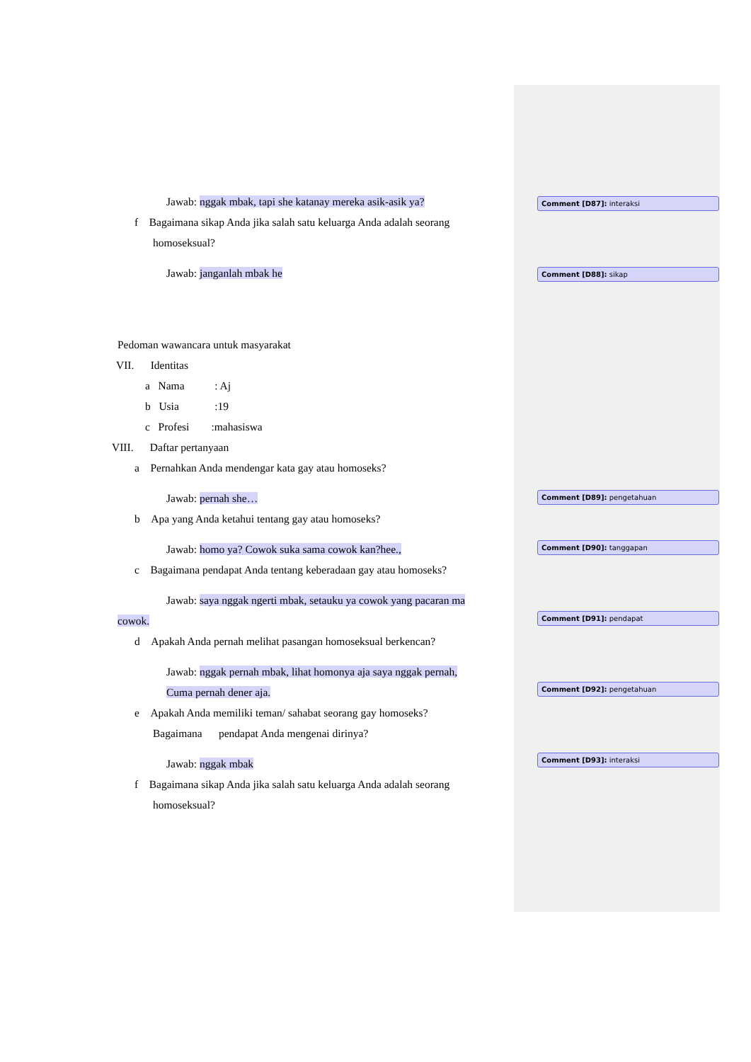Jawab: nggak mbak, tapi she katanay mereka asik-asik ya?
f Bagaimana sikap Anda jika salah satu keluarga Anda adalah seorang
homoseksual?
Jawab: janganlah mbak he
Pedoman wawancara untuk masyarakat
VII. Identitas
a Nama : Aj
b Usia :19
c Profesi :mahasiswa
VIII. Daftar pertanyaan
a Pernahkan Anda mendengar kata gay atau homoseks?
Jawab: pernah she…
b Apa yang Anda ketahui tentang gay atau homoseks?
Jawab: homo ya? Cowok suka sama cowok kan?hee.,
c Bagaimana pendapat Anda tentang keberadaan gay atau homoseks?
Jawab: saya nggak ngerti mbak, setauku ya cowok yang pacaran ma
cowok.
d Apakah Anda pernah melihat pasangan homoseksual berkencan?
Jawab: nggak pernah mbak, lihat homonya aja saya nggak pernah,
Cuma pernah dener aja.
e Apakah Anda memiliki teman/ sahabat seorang gay homoseks?
Bagaimana pendapat Anda mengenai dirinya?
Jawab: nggak mbak
f Bagaimana sikap Anda jika salah satu keluarga Anda adalah seorang
homoseksual?
Comment [D87]: interaksi
Comment [D88]: sikap
Comment [D89]: pengetahuan
Comment [D90]: tanggapan
Comment [D91]: pendapat
Comment [D92]: pengetahuan
Comment [D93]: interaksi